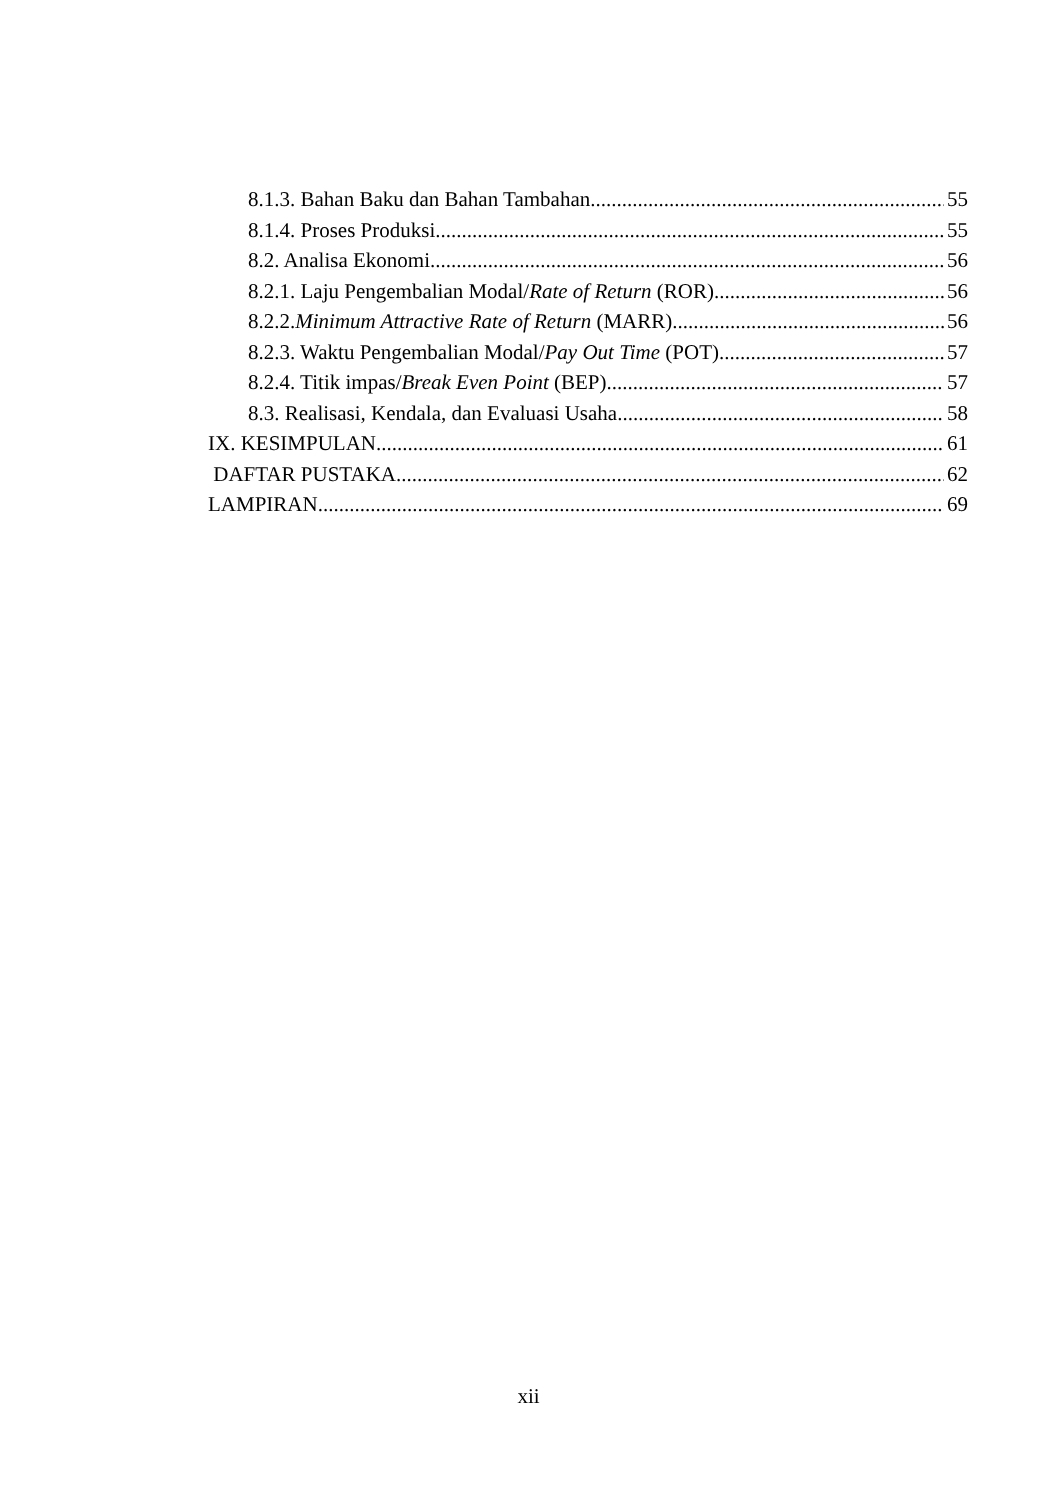8.1.3. Bahan Baku dan Bahan Tambahan 55
8.1.4. Proses Produksi 55
8.2. Analisa Ekonomi 56
8.2.1. Laju Pengembalian Modal/Rate of Return (ROR) 56
8.2.2.Minimum Attractive Rate of Return (MARR) 56
8.2.3. Waktu Pengembalian Modal/Pay Out Time (POT) 57
8.2.4. Titik impas/Break Even Point (BEP) 57
8.3. Realisasi, Kendala, dan Evaluasi Usaha 58
IX. KESIMPULAN 61
DAFTAR PUSTAKA 62
LAMPIRAN 69
xii